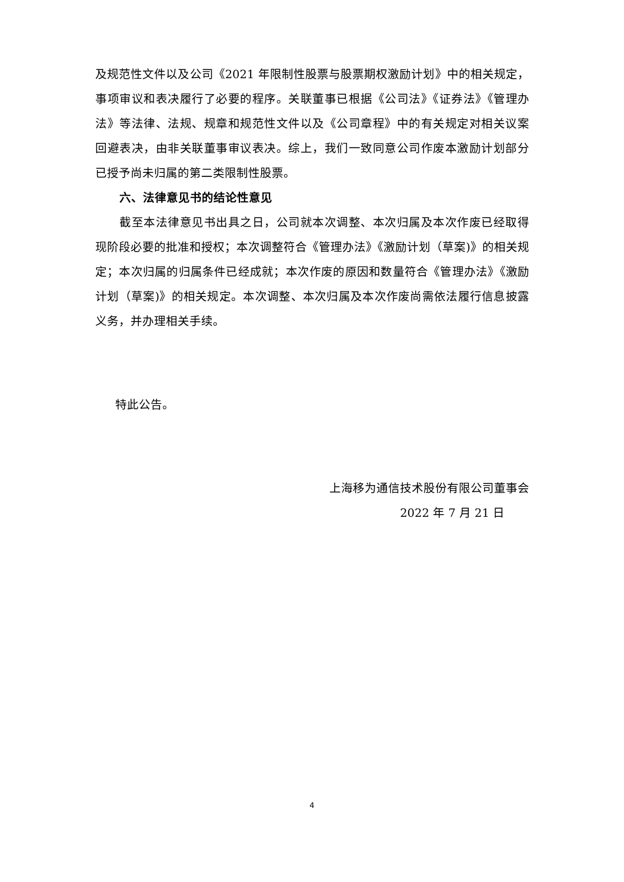及规范性文件以及公司《2021 年限制性股票与股票期权激励计划》中的相关规定，事项审议和表决履行了必要的程序。关联董事已根据《公司法》《证券法》《管理办法》等法律、法规、规章和规范性文件以及《公司章程》中的有关规定对相关议案回避表决，由非关联董事审议表决。综上，我们一致同意公司作废本激励计划部分已授予尚未归属的第二类限制性股票。
六、法律意见书的结论性意见
截至本法律意见书出具之日，公司就本次调整、本次归属及本次作废已经取得现阶段必要的批准和授权；本次调整符合《管理办法》《激励计划（草案)》的相关规定；本次归属的归属条件已经成就；本次作废的原因和数量符合《管理办法》《激励计划（草案)》的相关规定。本次调整、本次归属及本次作废尚需依法履行信息披露义务，并办理相关手续。
特此公告。
上海移为通信技术股份有限公司董事会
2022 年 7 月 21 日
4